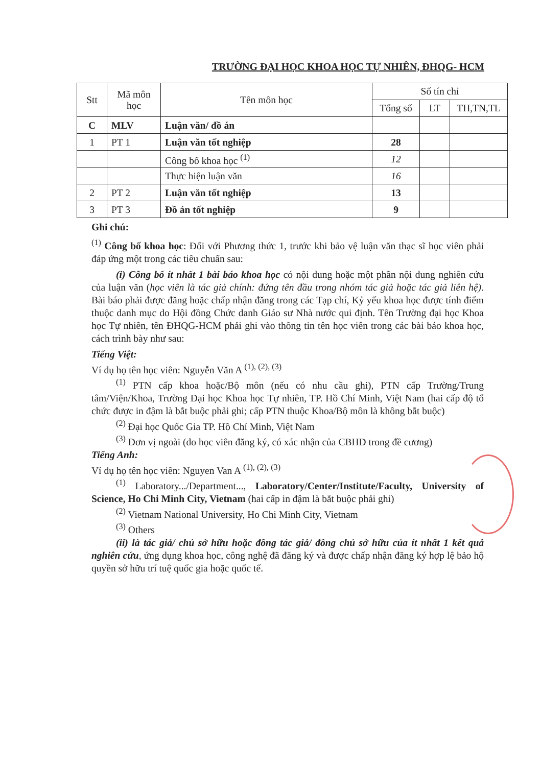TRƯỜNG ĐẠI HỌC KHOA HỌC TỰ NHIÊN, ĐHQG- HCM
| Stt | Mã môn học | Tên môn học | Số tín chỉ | | |
| --- | --- | --- | --- | --- | --- |
| | | | Tổng số | LT | TH,TN,TL |
| C | MLV | Luận văn/ đồ án | | | |
| 1 | PT 1 | Luận văn tốt nghiệp | 28 | | |
| | | Công bố khoa học <sup>(1)</sup> | 12 | | |
| | | Thực hiện luận văn | 16 | | |
| 2 | PT 2 | Luận văn tốt nghiệp | 13 | | |
| 3 | PT 3 | Đồ án tốt nghiệp | 9 | | |
Ghi chú:
<sup>(1)</sup> Công bố khoa học: Đối với Phương thức 1, trước khi bảo vệ luận văn thạc sĩ học viên phải đáp ứng một trong các tiêu chuẩn sau:
(i) Công bố ít nhất 1 bài báo khoa học có nội dung hoặc một phần nội dung nghiên cứu của luận văn (học viên là tác giả chính: đứng tên đầu trong nhóm tác giả hoặc tác giả liên hệ). Bài báo phải được đăng hoặc chấp nhận đăng trong các Tạp chí, Kỷ yếu khoa học được tính điểm thuộc danh mục do Hội đồng Chức danh Giáo sư Nhà nước qui định. Tên Trường đại học Khoa học Tự nhiên, tên ĐHQG-HCM phải ghi vào thông tin tên học viên trong các bài báo khoa học, cách trình bày như sau:
Tiếng Việt:
Ví dụ họ tên học viên: Nguyễn Văn A <sup>(1), (2), (3)</sup>
<sup>(1)</sup> PTN cấp khoa hoặc/Bộ môn (nếu có nhu cầu ghi), PTN cấp Trường/Trung tâm/Viện/Khoa, Trường Đại học Khoa học Tự nhiên, TP. Hồ Chí Minh, Việt Nam (hai cấp độ tổ chức được in đậm là bắt buộc phải ghi; cấp PTN thuộc Khoa/Bộ môn là không bắt buộc)
<sup>(2)</sup> Đại học Quốc Gia TP. Hồ Chí Minh, Việt Nam
<sup>(3)</sup> Đơn vị ngoài (do học viên đăng ký, có xác nhận của CBHD trong đề cương)
Tiếng Anh:
Ví dụ họ tên học viên: Nguyen Van A <sup>(1), (2), (3)</sup>
<sup>(1)</sup> Laboratory.../Department..., Laboratory/Center/Institute/Faculty, University of Science, Ho Chi Minh City, Vietnam (hai cấp in đậm là bắt buộc phải ghi)
<sup>(2)</sup> Vietnam National University, Ho Chi Minh City, Vietnam
<sup>(3)</sup> Others
(ii) là tác giả/ chủ sở hữu hoặc đồng tác giả/ đồng chủ sở hữu của ít nhất 1 kết quả nghiên cứu, ứng dụng khoa học, công nghệ đã đăng ký và được chấp nhận đăng ký hợp lệ bảo hộ quyền sở hữu trí tuệ quốc gia hoặc quốc tế.